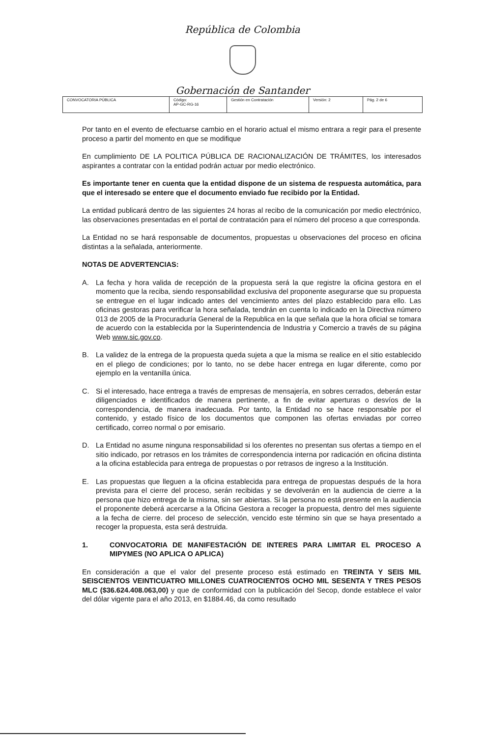República de Colombia
Gobernación de Santander
| CONVOCATORIA PÚBLICA | Código: AP-GC-RG-16 | Gestión en Contratación | Versión: 2 | Pág. 2 de 6 |
Por tanto en el evento de efectuarse cambio en el horario actual el mismo entrara a regir para el presente proceso a partir del momento en que se modifique
En cumplimiento DE LA POLITICA PÚBLICA DE RACIONALIZACIÓN DE TRÁMITES, los interesados aspirantes a contratar con la entidad podrán actuar por medio electrónico.
Es importante tener en cuenta que la entidad dispone de un sistema de respuesta automática, para que el interesado se entere que el documento enviado fue recibido por la Entidad.
La entidad publicará dentro de las siguientes 24 horas al recibo de la comunicación por medio electrónico, las observaciones presentadas en el portal de contratación para el número del proceso a que corresponda.
La Entidad no se hará responsable de documentos, propuestas u observaciones del proceso en oficina distintas a la señalada, anteriormente.
NOTAS DE ADVERTENCIAS:
A. La fecha y hora valida de recepción de la propuesta será la que registre la oficina gestora en el momento que la reciba, siendo responsabilidad exclusiva del proponente asegurarse que su propuesta se entregue en el lugar indicado antes del vencimiento antes del plazo establecido para ello. Las oficinas gestoras para verificar la hora señalada, tendrán en cuenta lo indicado en la Directiva número 013 de 2005 de la Procuraduría General de la Republica en la que señala que la hora oficial se tomara de acuerdo con la establecida por la Superintendencia de Industria y Comercio a través de su página Web www.sic.gov.co.
B. La validez de la entrega de la propuesta queda sujeta a que la misma se realice en el sitio establecido en el pliego de condiciones; por lo tanto, no se debe hacer entrega en lugar diferente, como por ejemplo en la ventanilla única.
C. Si el interesado, hace entrega a través de empresas de mensajería, en sobres cerrados, deberán estar diligenciados e identificados de manera pertinente, a fin de evitar aperturas o desvíos de la correspondencia, de manera inadecuada. Por tanto, la Entidad no se hace responsable por el contenido, y estado físico de los documentos que componen las ofertas enviadas por correo certificado, correo normal o por emisario.
D. La Entidad no asume ninguna responsabilidad si los oferentes no presentan sus ofertas a tiempo en el sitio indicado, por retrasos en los trámites de correspondencia interna por radicación en oficina distinta a la oficina establecida para entrega de propuestas o por retrasos de ingreso a la Institución.
E. Las propuestas que lleguen a la oficina establecida para entrega de propuestas después de la hora prevista para el cierre del proceso, serán recibidas y se devolverán en la audiencia de cierre a la persona que hizo entrega de la misma, sin ser abiertas. Si la persona no está presente en la audiencia el proponente deberá acercarse a la Oficina Gestora a recoger la propuesta, dentro del mes siguiente a la fecha de cierre. del proceso de selección, vencido este término sin que se haya presentado a recoger la propuesta, esta será destruida.
1. CONVOCATORIA DE MANIFESTACIÓN DE INTERES PARA LIMITAR EL PROCESO A MIPYMES (NO APLICA O APLICA)
En consideración a que el valor del presente proceso está estimado en TREINTA Y SEIS MIL SEISCIENTOS VEINTICUATRO MILLONES CUATROCIENTOS OCHO MIL SESENTA Y TRES PESOS MLC ($36.624.408.063,00) y que de conformidad con la publicación del Secop, donde establece el valor del dólar vigente para el año 2013, en $1884.46, da como resultado